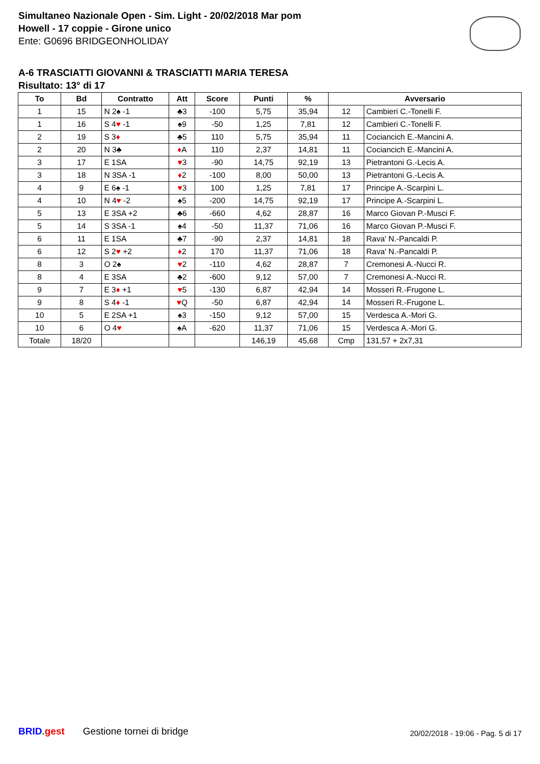Simultaneo Nazionale Open - Sim. Light - 20/02/2018 Mar pom
Howell - 17 coppie - Girone unico
Ente: G0696 BRIDGEONHOLIDAY
A-6 TRASCIATTI GIOVANNI & TRASCIATTI MARIA TERESA
Risultato: 13° di 17
| To | Bd | Contratto | Att | Score | Punti | % | Avversario | |
| --- | --- | --- | --- | --- | --- | --- | --- | --- |
| 1 | 15 | N 2♠ -1 | ♣3 | -100 | 5,75 | 35,94 | 12 | Cambieri C.-Tonelli F. |
| 1 | 16 | S 4 ♥ -1 | ♠9 | -50 | 1,25 | 7,81 | 12 | Cambieri C.-Tonelli F. |
| 2 | 19 | S 3 ♦ | ♣5 | 110 | 5,75 | 35,94 | 11 | Cociancich E.-Mancini A. |
| 2 | 20 | N 3♣ | ♦ A | 110 | 2,37 | 14,81 | 11 | Cociancich E.-Mancini A. |
| 3 | 17 | E 1SA | ♥ 3 | -90 | 14,75 | 92,19 | 13 | Pietrantoni G.-Lecis A. |
| 3 | 18 | N 3SA -1 | ♦ 2 | -100 | 8,00 | 50,00 | 13 | Pietrantoni G.-Lecis A. |
| 4 | 9 | E 6♠ -1 | ♥ 3 | 100 | 1,25 | 7,81 | 17 | Principe A.-Scarpini L. |
| 4 | 10 | N 4 ♥ -2 | ♠5 | -200 | 14,75 | 92,19 | 17 | Principe A.-Scarpini L. |
| 5 | 13 | E 3SA +2 | ♣6 | -660 | 4,62 | 28,87 | 16 | Marco Giovan P.-Musci F. |
| 5 | 14 | S 3SA -1 | ♠4 | -50 | 11,37 | 71,06 | 16 | Marco Giovan P.-Musci F. |
| 6 | 11 | E 1SA | ♣7 | -90 | 2,37 | 14,81 | 18 | Rava' N.-Pancaldi P. |
| 6 | 12 | S 2 ♥ +2 | ♦ 2 | 170 | 11,37 | 71,06 | 18 | Rava' N.-Pancaldi P. |
| 8 | 3 | O 2♠ | ♥ 2 | -110 | 4,62 | 28,87 | 7 | Cremonesi A.-Nucci R. |
| 8 | 4 | E 3SA | ♣2 | -600 | 9,12 | 57,00 | 7 | Cremonesi A.-Nucci R. |
| 9 | 7 | E 3 ♦ +1 | ♥ 5 | -130 | 6,87 | 42,94 | 14 | Mosseri R.-Frugone L. |
| 9 | 8 | S 4 ♦ -1 | ♥ Q | -50 | 6,87 | 42,94 | 14 | Mosseri R.-Frugone L. |
| 10 | 5 | E 2SA +1 | ♠3 | -150 | 9,12 | 57,00 | 15 | Verdesca A.-Mori G. |
| 10 | 6 | O 4 ♥ | ♠A | -620 | 11,37 | 71,06 | 15 | Verdesca A.-Mori G. |
| Totale | 18/20 | | | | 146,19 | 45,68 | Cmp | 131,57 + 2x7,31 |
BRID. gest Gestione tornei di bridge 20/02/2018 - 19:06 - Pag. 5 di 17